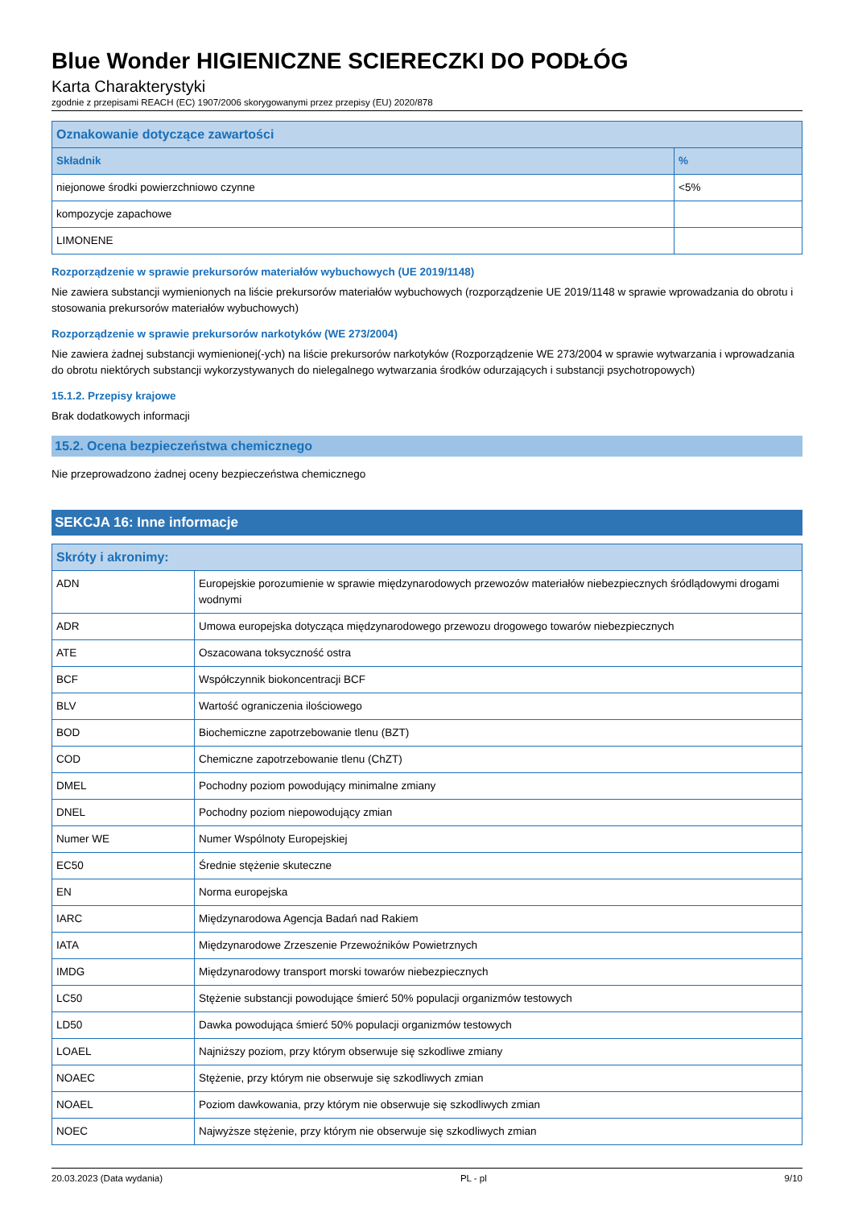Blue Wonder HIGIENICZNE SCIERECZKI DO PODŁÓG
Karta Charakterystyki
zgodnie z przepisami REACH (EC) 1907/2006 skorygowanymi przez przepisy (EU) 2020/878
| Oznakowanie dotyczące zawartości | |
| --- | --- |
| Składnik | % |
| niejonowe środki powierzchniowo czynne | <5% |
| kompozycje zapachowe | |
| LIMONENE | |
Rozporządzenie w sprawie prekursorów materiałów wybuchowych (UE 2019/1148)
Nie zawiera substancji wymienionych na liście prekursorów materiałów wybuchowych (rozporządzenie UE 2019/1148 w sprawie wprowadzania do obrotu i stosowania prekursorów materiałów wybuchowych)
Rozporządzenie w sprawie prekursorów narkotyków (WE 273/2004)
Nie zawiera żadnej substancji wymienionej(-ych) na liście prekursorów narkotyków (Rozporządzenie WE 273/2004 w sprawie wytwarzania i wprowadzania do obrotu niektórych substancji wykorzystywanych do nielegalnego wytwarzania środków odurzających i substancji psychotropowych)
15.1.2. Przepisy krajowe
Brak dodatkowych informacji
15.2. Ocena bezpieczeństwa chemicznego
Nie przeprowadzono żadnej oceny bezpieczeństwa chemicznego
SEKCJA 16: Inne informacje
| Skróty i akronimy: | |
| --- | --- |
| ADN | Europejskie porozumienie w sprawie międzynarodowych przewozów materiałów niebezpiecznych śródlądowymi drogami wodnymi |
| ADR | Umowa europejska dotycząca międzynarodowego przewozu drogowego towarów niebezpiecznych |
| ATE | Oszacowana toksyczność ostra |
| BCF | Współczynnik biokoncentracji BCF |
| BLV | Wartość ograniczenia ilościowego |
| BOD | Biochemiczne zapotrzebowanie tlenu (BZT) |
| COD | Chemiczne zapotrzebowanie tlenu (ChZT) |
| DMEL | Pochodny poziom powodujący minimalne zmiany |
| DNEL | Pochodny poziom niepowodujący zmian |
| Numer WE | Numer Wspólnoty Europejskiej |
| EC50 | Średnie stężenie skuteczne |
| EN | Norma europejska |
| IARC | Międzynarodowa Agencja Badań nad Rakiem |
| IATA | Międzynarodowe Zrzeszenie Przewoźników Powietrznych |
| IMDG | Międzynarodowy transport morski towarów niebezpiecznych |
| LC50 | Stężenie substancji powodujące śmierć 50% populacji organizmów testowych |
| LD50 | Dawka powodująca śmierć 50% populacji organizmów testowych |
| LOAEL | Najniższy poziom, przy którym obserwuje się szkodliwe zmiany |
| NOAEC | Stężenie, przy którym nie obserwuje się szkodliwych zmian |
| NOAEL | Poziom dawkowania, przy którym nie obserwuje się szkodliwych zmian |
| NOEC | Najwyższe stężenie, przy którym nie obserwuje się szkodliwych zmian |
20.03.2023 (Data wydania) PL - pl 9/10